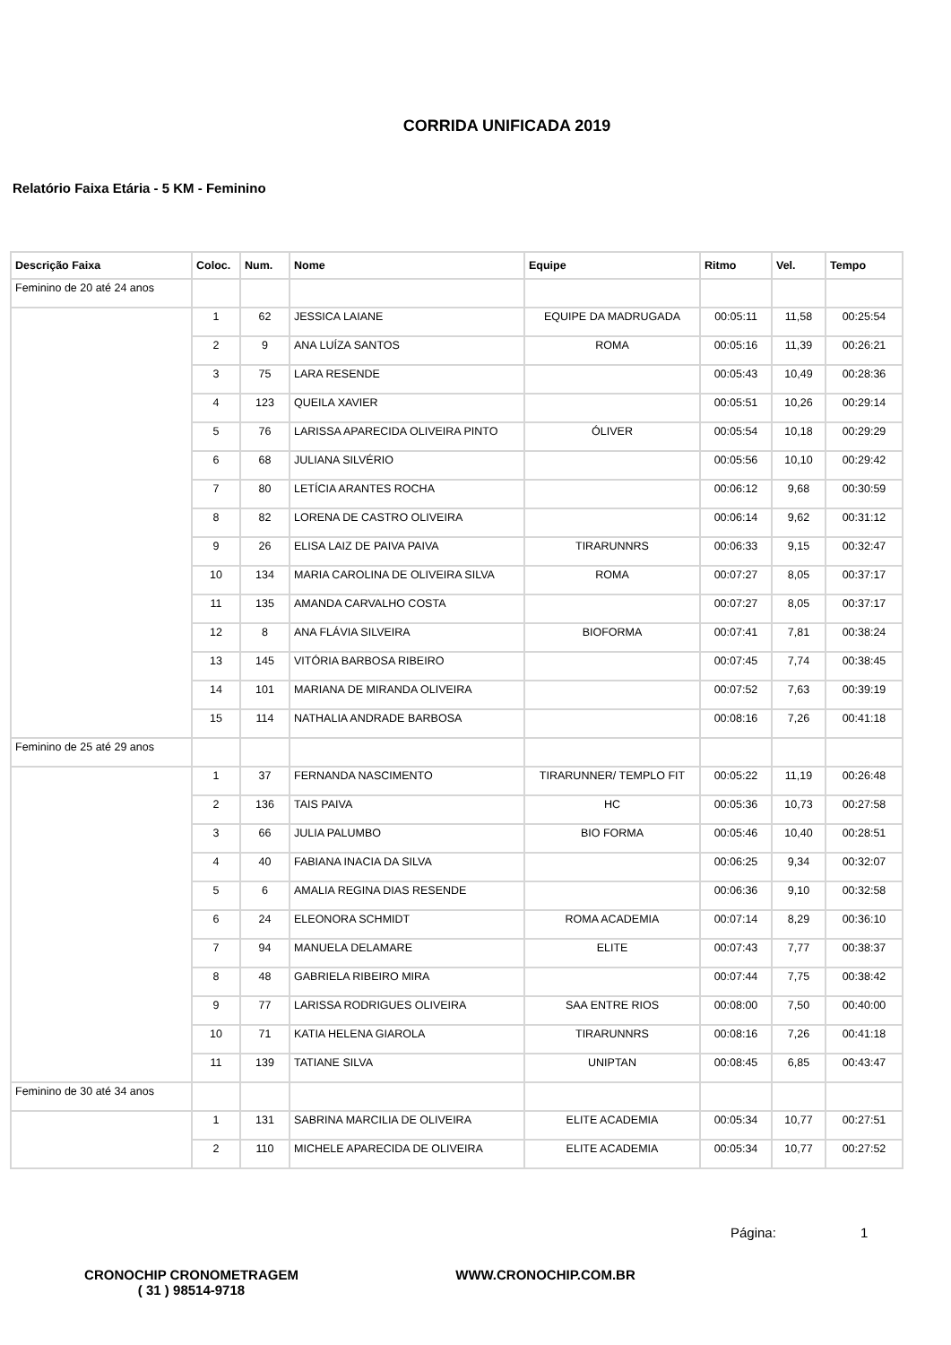CORRIDA UNIFICADA 2019
Relatório Faixa Etária - 5 KM - Feminino
| Descrição Faixa | Coloc. | Num. | Nome | Equipe | Ritmo | Vel. | Tempo |
| --- | --- | --- | --- | --- | --- | --- | --- |
| Feminino de 20 até 24 anos | | | | | | | |
| | 1 | 62 | JESSICA LAIANE | EQUIPE DA MADRUGADA | 00:05:11 | 11,58 | 00:25:54 |
| | 2 | 9 | ANA LUÍZA SANTOS | ROMA | 00:05:16 | 11,39 | 00:26:21 |
| | 3 | 75 | LARA RESENDE | | 00:05:43 | 10,49 | 00:28:36 |
| | 4 | 123 | QUEILA XAVIER | | 00:05:51 | 10,26 | 00:29:14 |
| | 5 | 76 | LARISSA APARECIDA OLIVEIRA PINTO | ÓLIVER | 00:05:54 | 10,18 | 00:29:29 |
| | 6 | 68 | JULIANA SILVÉRIO | | 00:05:56 | 10,10 | 00:29:42 |
| | 7 | 80 | LETÍCIA ARANTES ROCHA | | 00:06:12 | 9,68 | 00:30:59 |
| | 8 | 82 | LORENA DE CASTRO OLIVEIRA | | 00:06:14 | 9,62 | 00:31:12 |
| | 9 | 26 | ELISA LAIZ DE PAIVA PAIVA | TIRARUNNRS | 00:06:33 | 9,15 | 00:32:47 |
| | 10 | 134 | MARIA CAROLINA DE OLIVEIRA SILVA | ROMA | 00:07:27 | 8,05 | 00:37:17 |
| | 11 | 135 | AMANDA CARVALHO COSTA | | 00:07:27 | 8,05 | 00:37:17 |
| | 12 | 8 | ANA FLÁVIA SILVEIRA | BIOFORMA | 00:07:41 | 7,81 | 00:38:24 |
| | 13 | 145 | VITÓRIA BARBOSA RIBEIRO | | 00:07:45 | 7,74 | 00:38:45 |
| | 14 | 101 | MARIANA DE MIRANDA OLIVEIRA | | 00:07:52 | 7,63 | 00:39:19 |
| | 15 | 114 | NATHALIA ANDRADE BARBOSA | | 00:08:16 | 7,26 | 00:41:18 |
| Feminino de 25 até 29 anos | | | | | | | |
| | 1 | 37 | FERNANDA NASCIMENTO | TIRARUNNER/ TEMPLO FIT | 00:05:22 | 11,19 | 00:26:48 |
| | 2 | 136 | TAIS PAIVA | HC | 00:05:36 | 10,73 | 00:27:58 |
| | 3 | 66 | JULIA PALUMBO | BIO FORMA | 00:05:46 | 10,40 | 00:28:51 |
| | 4 | 40 | FABIANA INACIA DA SILVA | | 00:06:25 | 9,34 | 00:32:07 |
| | 5 | 6 | AMALIA REGINA DIAS RESENDE | | 00:06:36 | 9,10 | 00:32:58 |
| | 6 | 24 | ELEONORA SCHMIDT | ROMA ACADEMIA | 00:07:14 | 8,29 | 00:36:10 |
| | 7 | 94 | MANUELA DELAMARE | ELITE | 00:07:43 | 7,77 | 00:38:37 |
| | 8 | 48 | GABRIELA RIBEIRO MIRA | | 00:07:44 | 7,75 | 00:38:42 |
| | 9 | 77 | LARISSA RODRIGUES OLIVEIRA | SAA ENTRE RIOS | 00:08:00 | 7,50 | 00:40:00 |
| | 10 | 71 | KATIA HELENA GIAROLA | TIRARUNNRS | 00:08:16 | 7,26 | 00:41:18 |
| | 11 | 139 | TATIANE SILVA | UNIPTAN | 00:08:45 | 6,85 | 00:43:47 |
| Feminino de 30 até 34 anos | | | | | | | |
| | 1 | 131 | SABRINA MARCILIA DE OLIVEIRA | ELITE ACADEMIA | 00:05:34 | 10,77 | 00:27:51 |
| | 2 | 110 | MICHELE APARECIDA DE OLIVEIRA | ELITE ACADEMIA | 00:05:34 | 10,77 | 00:27:52 |
Página: 1
CRONOCHIP CRONOMETRAGEM
( 31 ) 98514-9718
WWW.CRONOCHIP.COM.BR